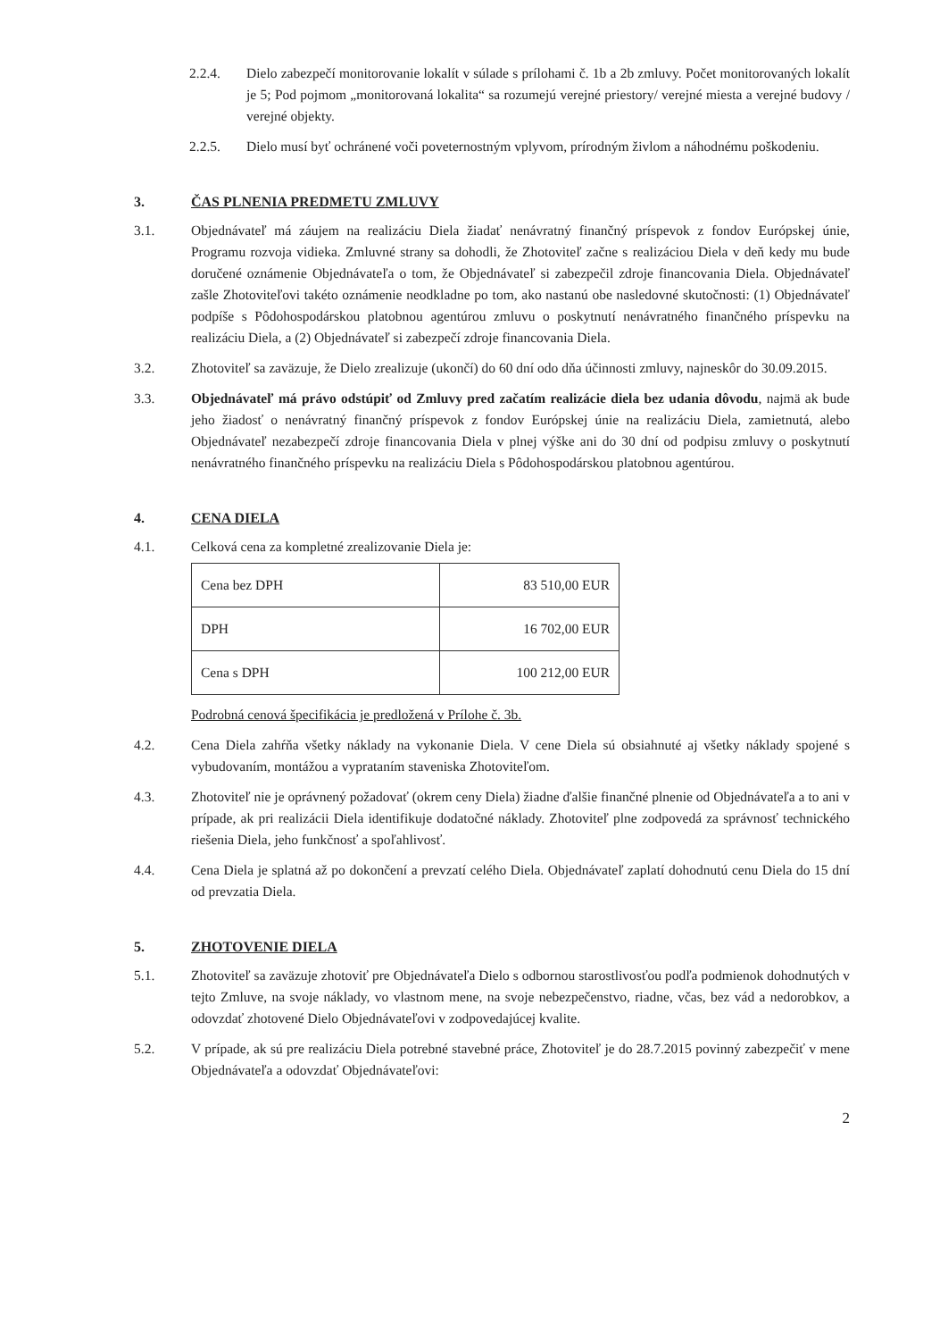2.2.4. Dielo zabezpečí monitorovanie lokalít v súlade s prílohami č. 1b a 2b zmluvy. Počet monitorovaných lokalít je 5; Pod pojmom „monitorovaná lokalita“ sa rozumejú verejné priestory/ verejné miesta a verejné budovy / verejné objekty.
2.2.5. Dielo musí byť ochránené voči poveternostným vplyvom, prírodným živlom a náhodnému poškodeniu.
3. ČAS PLNENIA PREDMETU ZMLUVY
3.1. Objednávateľ má záujem na realizáciu Diela žiadať nenávratný finančný príspevok z fondov Európskej únie, Programu rozvoja vidieka. Zmluvné strany sa dohodli, že Zhotoviteľ začne s realizáciou Diela v deň kedy mu bude doručené oznámenie Objednávateľa o tom, že Objednávateľ si zabezpečil zdroje financovania Diela. Objednávateľ zašle Zhotoviteľovi takéto oznámenie neodkladne po tom, ako nastanú obe nasledovné skutočnosti: (1) Objednávateľ podpíše s Pôdohospodárskou platobnou agentúrou zmluvu o poskytnutí nenávratného finančného príspevku na realizáciu Diela, a (2) Objednávateľ si zabezpečí zdroje financovania Diela.
3.2. Zhotoviteľ sa zaväzuje, že Dielo zrealizuje (ukončí) do 60 dní odo dňa účinnosti zmluvy, najneskôr do 30.09.2015.
3.3. Objednávateľ má právo odstúpiť od Zmluvy pred začatím realizácie diela bez udania dôvodu, najmä ak bude jeho žiadosť o nenávratný finančný príspevok z fondov Európskej únie na realizáciu Diela, zamietnutá, alebo Objednávateľ nezabezpečí zdroje financovania Diela v plnej výške ani do 30 dní od podpisu zmluvy o poskytnutí nenávratného finančného príspevku na realizáciu Diela s Pôdohospodárskou platobnou agentúrou.
4. CENA DIELA
4.1. Celková cena za kompletné zrealizovanie Diela je:
| Cena bez DPH | 83 510,00 EUR |
| DPH | 16 702,00 EUR |
| Cena s DPH | 100 212,00 EUR |
Podrobná cenová špecifikácia je predložená v Prílohe č. 3b.
4.2. Cena Diela zahŕňa všetky náklady na vykonanie Diela. V cene Diela sú obsiahnuté aj všetky náklady spojené s vybudovaním, montážou a vyprataním staveniska Zhotoviteľom.
4.3. Zhotoviteľ nie je oprávnený požadovať (okrem ceny Diela) žiadne ďalšie finančné plnenie od Objednávateľa a to ani v prípade, ak pri realizácii Diela identifikuje dodatočné náklady. Zhotoviteľ plne zodpovedá za správnosť technického riešenia Diela, jeho funkčnosť a spoľahlivosť.
4.4. Cena Diela je splatná až po dokončení a prevzatí celého Diela. Objednávateľ zaplatí dohodnutú cenu Diela do 15 dní od prevzatia Diela.
5. ZHOTOVENIE DIELA
5.1. Zhotoviteľ sa zaväzuje zhotoviť pre Objednávateľa Dielo s odbornou starostlivosťou podľa podmienok dohodnutých v tejto Zmluve, na svoje náklady, vo vlastnom mene, na svoje nebezpečenstvo, riadne, včas, bez vád a nedorobkov, a odovzdať zhotovené Dielo Objednávateľovi v zodpovedajúcej kvalite.
5.2. V prípade, ak sú pre realizáciu Diela potrebné stavebné práce, Zhotoviteľ je do 28.7.2015 povinný zabezpečiť v mene Objednávateľa a odovzdať Objednávateľovi:
2